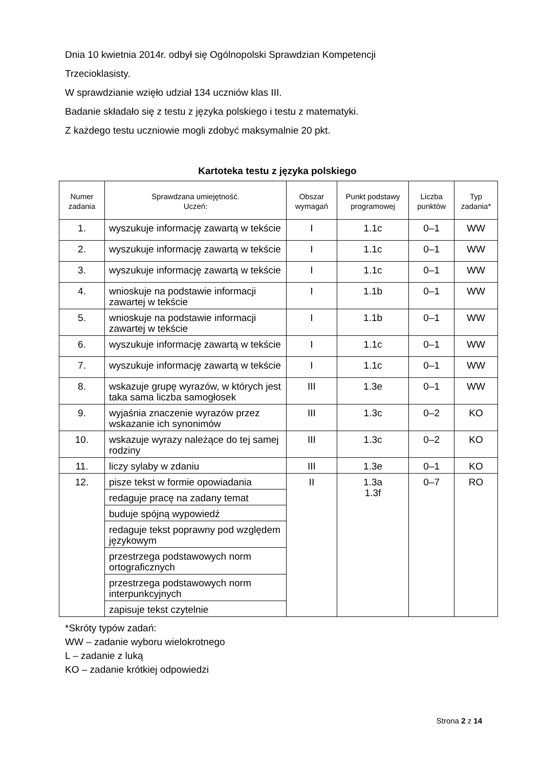Dnia 10 kwietnia 2014r. odbył się Ogólnopolski Sprawdzian Kompetencji
Trzecioklasisty.
W sprawdzianie wzięło udział 134 uczniów klas III.
Badanie składało się z testu z języka polskiego i testu z matematyki.
Z każdego testu uczniowie mogli zdobyć maksymalnie 20 pkt.
Kartoteka testu z języka polskiego
| Numer zadania | Sprawdzana umiejętność. Uczeń: | Obszar wymagań | Punkt podstawy programowej | Liczba punktów | Typ zadania* |
| --- | --- | --- | --- | --- | --- |
| 1. | wyszukuje informację zawartą w tekście | I | 1.1c | 0–1 | WW |
| 2. | wyszukuje informację zawartą w tekście | I | 1.1c | 0–1 | WW |
| 3. | wyszukuje informację zawartą w tekście | I | 1.1c | 0–1 | WW |
| 4. | wnioskuje na podstawie informacji zawartej w tekście | I | 1.1b | 0–1 | WW |
| 5. | wnioskuje na podstawie informacji zawartej w tekście | I | 1.1b | 0–1 | WW |
| 6. | wyszukuje informację zawartą w tekście | I | 1.1c | 0–1 | WW |
| 7. | wyszukuje informację zawartą w tekście | I | 1.1c | 0–1 | WW |
| 8. | wskazuje grupę wyrazów, w których jest taka sama liczba samogłosek | III | 1.3e | 0–1 | WW |
| 9. | wyjaśnia znaczenie wyrazów przez wskazanie ich synonimów | III | 1.3c | 0–2 | KO |
| 10. | wskazuje wyrazy należące do tej samej rodziny | III | 1.3c | 0–2 | KO |
| 11. | liczy sylaby w zdaniu | III | 1.3e | 0–1 | KO |
| 12. | pisze tekst w formie opowiadania | II | 1.3a 1.3f | 0–7 | RO |
| | redaguje pracę na zadany temat | | | | |
| | buduje spójną wypowiedź | | | | |
| | redaguje tekst poprawny pod względem językowym | | | | |
| | przestrzega podstawowych norm ortograficznych | | | | |
| | przestrzega podstawowych norm interpunkcyjnych | | | | |
| | zapisuje tekst czytelnie | | | | |
*Skróty typów zadań:
WW – zadanie wyboru wielokrotnego
L – zadanie z luką
KO – zadanie krótkiej odpowiedzi
Strona 2 z 14